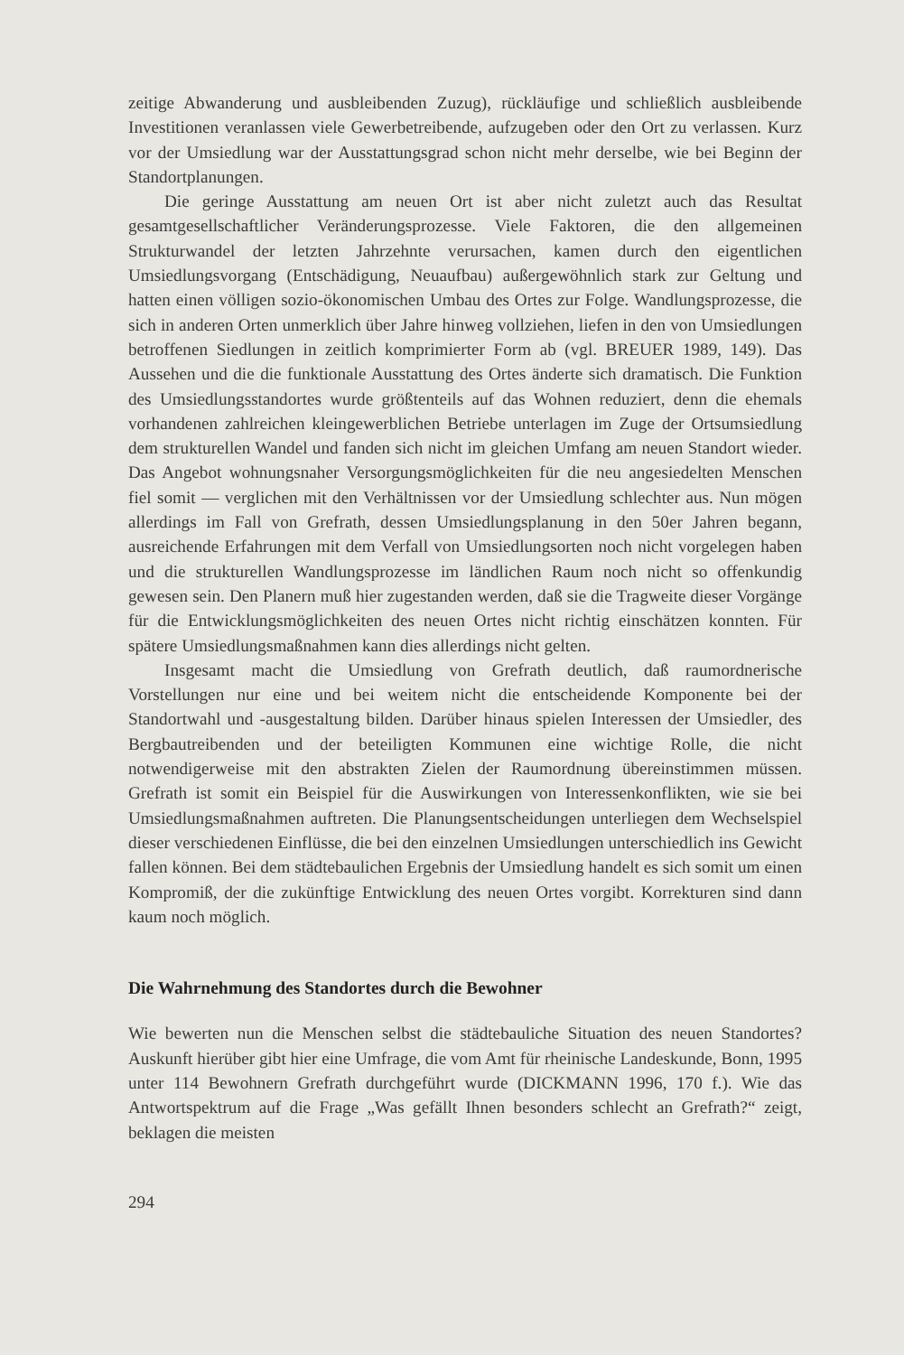zeitige Abwanderung und ausbleibenden Zuzug), rückläufige und schließlich ausbleibende Investitionen veranlassen viele Gewerbetreibende, aufzugeben oder den Ort zu verlassen. Kurz vor der Umsiedlung war der Ausstattungsgrad schon nicht mehr derselbe, wie bei Beginn der Standortplanungen.
Die geringe Ausstattung am neuen Ort ist aber nicht zuletzt auch das Resultat gesamtgesellschaftlicher Veränderungsprozesse. Viele Faktoren, die den allgemeinen Strukturwandel der letzten Jahrzehnte verursachen, kamen durch den eigentlichen Umsiedlungsvorgang (Entschädigung, Neuaufbau) außergewöhnlich stark zur Geltung und hatten einen völligen sozio-ökonomischen Umbau des Ortes zur Folge. Wandlungsprozesse, die sich in anderen Orten unmerklich über Jahre hinweg vollziehen, liefen in den von Umsiedlungen betroffenen Siedlungen in zeitlich komprimierter Form ab (vgl. BREUER 1989, 149). Das Aussehen und die die funktionale Ausstattung des Ortes änderte sich dramatisch. Die Funktion des Umsiedlungsstandortes wurde größtenteils auf das Wohnen reduziert, denn die ehemals vorhandenen zahlreichen kleingewerblichen Betriebe unterlagen im Zuge der Ortsumsiedlung dem strukturellen Wandel und fanden sich nicht im gleichen Umfang am neuen Standort wieder. Das Angebot wohnungsnaher Versorgungsmöglichkeiten für die neu angesiedelten Menschen fiel somit — verglichen mit den Verhältnissen vor der Umsiedlung schlechter aus. Nun mögen allerdings im Fall von Grefrath, dessen Umsiedlungsplanung in den 50er Jahren begann, ausreichende Erfahrungen mit dem Verfall von Umsiedlungsorten noch nicht vorgelegen haben und die strukturellen Wandlungsprozesse im ländlichen Raum noch nicht so offenkundig gewesen sein. Den Planern muß hier zugestanden werden, daß sie die Tragweite dieser Vorgänge für die Entwicklungsmöglichkeiten des neuen Ortes nicht richtig einschätzen konnten. Für spätere Umsiedlungsmaßnahmen kann dies allerdings nicht gelten.
Insgesamt macht die Umsiedlung von Grefrath deutlich, daß raumordnerische Vorstellungen nur eine und bei weitem nicht die entscheidende Komponente bei der Standortwahl und -ausgestaltung bilden. Darüber hinaus spielen Interessen der Umsiedler, des Bergbautreibenden und der beteiligten Kommunen eine wichtige Rolle, die nicht notwendigerweise mit den abstrakten Zielen der Raumordnung übereinstimmen müssen. Grefrath ist somit ein Beispiel für die Auswirkungen von Interessenkonflikten, wie sie bei Umsiedlungsmaßnahmen auftreten. Die Planungsentscheidungen unterliegen dem Wechselspiel dieser verschiedenen Einflüsse, die bei den einzelnen Umsiedlungen unterschiedlich ins Gewicht fallen können. Bei dem städtebaulichen Ergebnis der Umsiedlung handelt es sich somit um einen Kompromiß, der die zukünftige Entwicklung des neuen Ortes vorgibt. Korrekturen sind dann kaum noch möglich.
Die Wahrnehmung des Standortes durch die Bewohner
Wie bewerten nun die Menschen selbst die städtebauliche Situation des neuen Standortes? Auskunft hierüber gibt hier eine Umfrage, die vom Amt für rheinische Landeskunde, Bonn, 1995 unter 114 Bewohnern Grefrath durchgeführt wurde (DICKMANN 1996, 170 f.). Wie das Antwortspektrum auf die Frage „Was gefällt Ihnen besonders schlecht an Grefrath?“ zeigt, beklagen die meisten
294